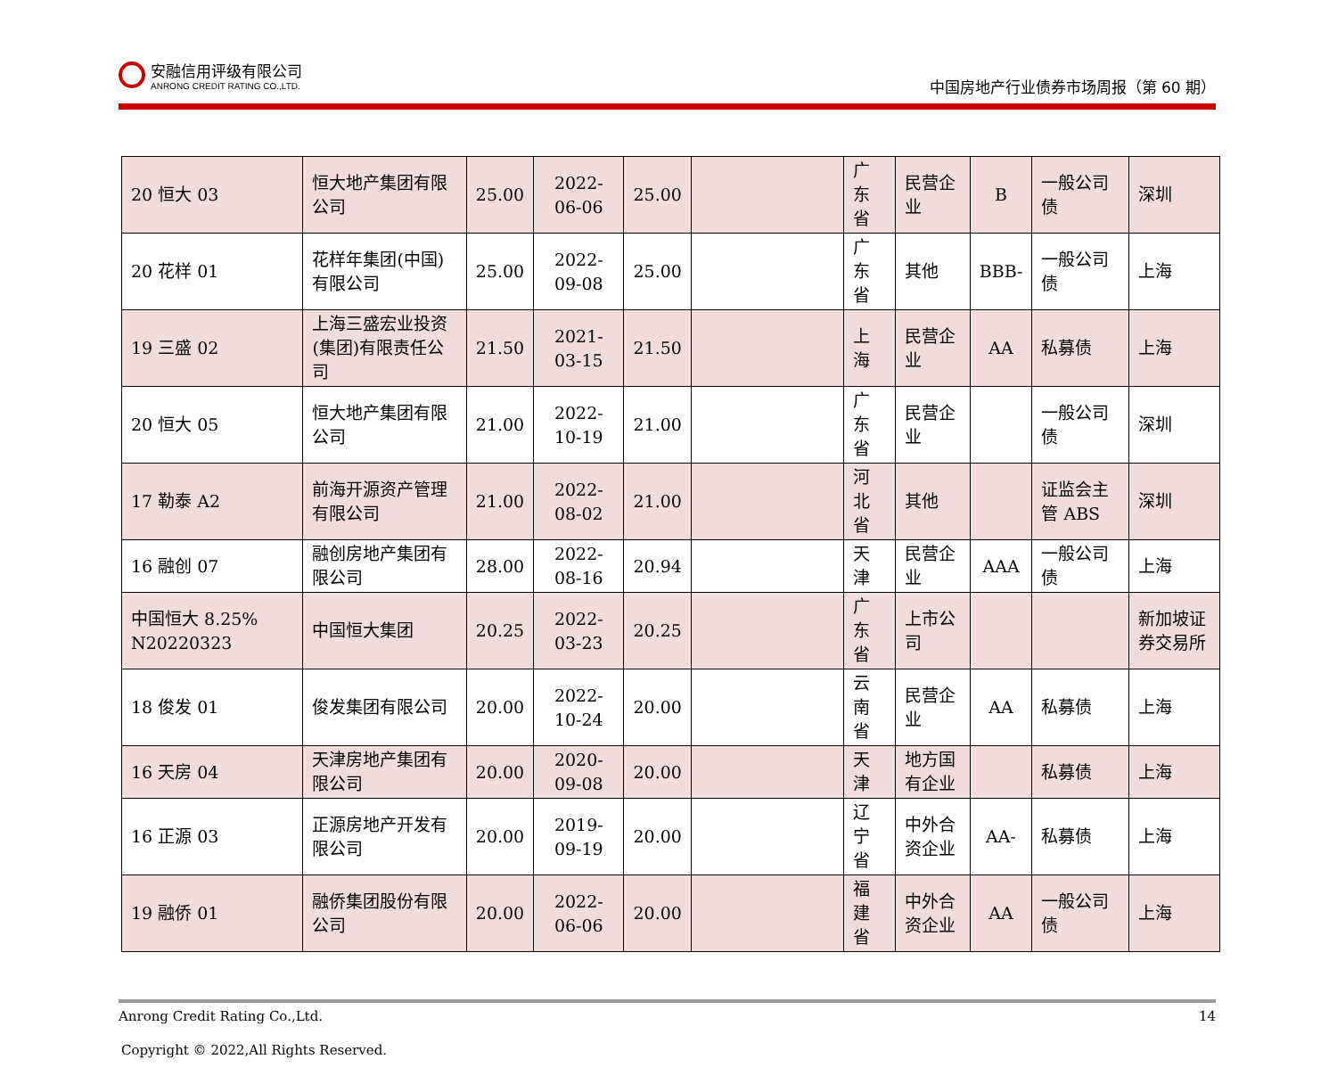安融信用评级有限公司
ANRONG CREDIT RATING CO.,LTD.
中国房地产行业债券市场周报（第 60 期）
| 20 恒大 03 | 恒大地产集团有限公司 | 25.00 | 2022-06-06 | 25.00 | | 广东省 | 民营企业 | B | 一般公司债 | 深圳 |
| 20 花样 01 | 花样年集团(中国)有限公司 | 25.00 | 2022-09-08 | 25.00 | | 广东省 | 其他 | BBB- | 一般公司债 | 上海 |
| 19 三盛 02 | 上海三盛宏业投资(集团)有限责任公司 | 21.50 | 2021-03-15 | 21.50 | | 上海 | 民营企业 | AA | 私募债 | 上海 |
| 20 恒大 05 | 恒大地产集团有限公司 | 21.00 | 2022-10-19 | 21.00 | | 广东省 | 民营企业 | | 一般公司债 | 深圳 |
| 17 勒泰 A2 | 前海开源资产管理有限公司 | 21.00 | 2022-08-02 | 21.00 | | 河北省 | 其他 | | 证监会主管 ABS | 深圳 |
| 16 融创 07 | 融创房地产集团有限公司 | 28.00 | 2022-08-16 | 20.94 | | 天津 | 民营企业 | AAA | 一般公司债 | 上海 |
| 中国恒大 8.25% N20220323 | 中国恒大集团 | 20.25 | 2022-03-23 | 20.25 | | 广东省 | 上市公司 | | | 新加坡证券交易所 |
| 18 俊发 01 | 俊发集团有限公司 | 20.00 | 2022-10-24 | 20.00 | | 云南省 | 民营企业 | AA | 私募债 | 上海 |
| 16 天房 04 | 天津房地产集团有限公司 | 20.00 | 2020-09-08 | 20.00 | | 天津 | 地方国有企业 | | 私募债 | 上海 |
| 16 正源 03 | 正源房地产开发有限公司 | 20.00 | 2019-09-19 | 20.00 | | 辽宁省 | 中外合资企业 | AA- | 私募债 | 上海 |
| 19 融侨 01 | 融侨集团股份有限公司 | 20.00 | 2022-06-06 | 20.00 | | 福建省 | 中外合资企业 | AA | 一般公司债 | 上海 |
Anrong Credit Rating Co.,Ltd. 14
Copyright © 2022,All Rights Reserved.